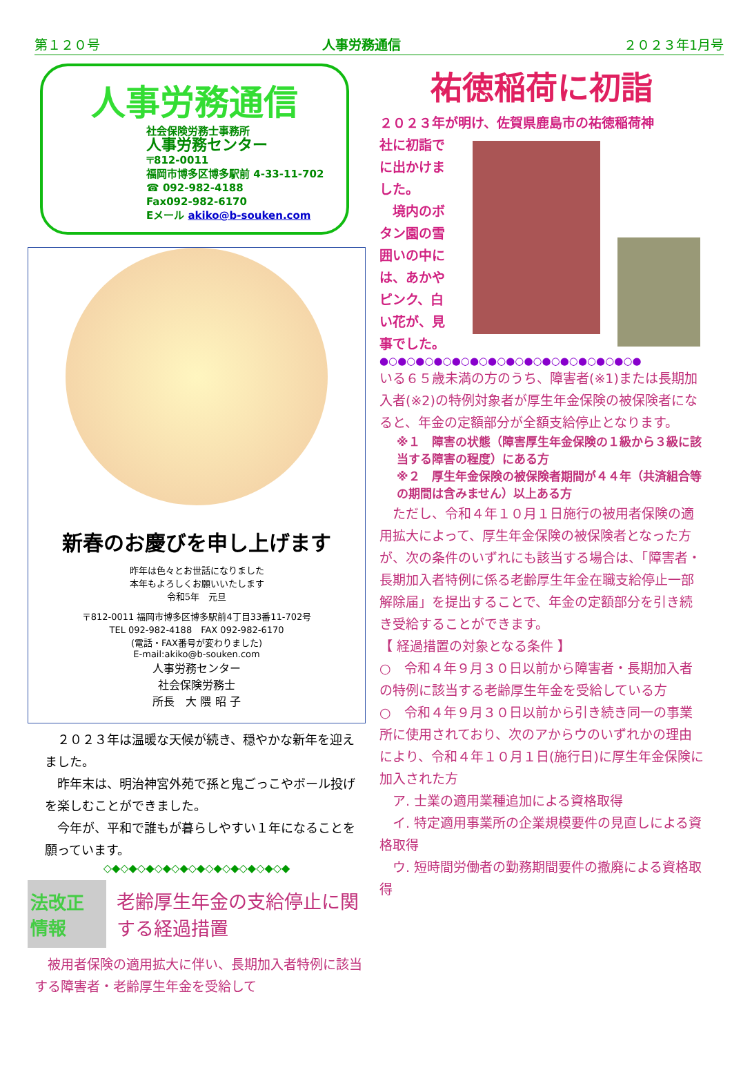第１２０号 人事労務通信 ２０２３年1月号
人事労務通信
社会保険労務士事務所
人事労務センター
〒812-0011
福岡市博多区博多駅前 4-33-11-702
☎ 092-982-4188
Fax092-982-6170
Eメール akiko@b-souken.com
新春のお慶びを申し上げます
昨年は色々とお世話になりました
本年もよろしくお願いいたします
令和5年　元旦
〒812-0011 福岡市博多区博多駅前4丁目33番11-702号
TEL 092-982-4188　FAX 092-982-6170
(電話・FAX番号が変わりました)
E-mail:akiko@b-souken.com
人事労務センター
社会保険労務士
所長　大 隈 昭 子
　２０２３年は温暖な天候が続き、穏やかな新年を迎えました。
　昨年末は、明治神宮外苑で孫と鬼ごっこやボール投げを楽しむことができました。
　今年が、平和で誰もが暮らしやすい１年になることを願っています。
◇◆◇◆◇◆◇◆◇◆◇◆◇◆◇◆◇◆◇◆◇◆
法改正情報
老齢厚生年金の支給停止に関する経過措置
　被用者保険の適用拡大に伴い、長期加入者特例に該当する障害者・老齢厚生年金を受給して
祐徳稲荷に初詣
２０２３年が明け、佐賀県鹿島市の祐徳稲荷神
社に初詣でに出かけました。
　境内のボタン園の雪囲いの中には、あかやピンク、白い花が、見事でした。
●○●○●○●○●○●○●○●○●○●○●○●○●○●○●
いる６５歳未満の方のうち、障害者(※1)または長期加入者(※2)の特例対象者が厚生年金保険の被保険者になると、年金の定額部分が全額支給停止となります。
※１　障害の状態（障害厚生年金保険の１級から３級に該当する障害の程度）にある方
※２　厚生年金保険の被保険者期間が４４年（共済組合等の期間は含みません）以上ある方
　ただし、令和４年１０月１日施行の被用者保険の適用拡大によって、厚生年金保険の被保険者となった方が、次の条件のいずれにも該当する場合は、「障害者・長期加入者特例に係る老齢厚生年金在職支給停止一部解除届」を提出することで、年金の定額部分を引き続き受給することができます。
【 経過措置の対象となる条件 】
○　令和４年９月３０日以前から障害者・長期加入者の特例に該当する老齢厚生年金を受給している方
○　令和４年９月３０日以前から引き続き同一の事業所に使用されており、次のアからウのいずれかの理由により、令和４年１０月１日(施行日)に厚生年金保険に加入された方
　ア. 士業の適用業種追加による資格取得
　イ. 特定適用事業所の企業規模要件の見直しによる資格取得
　ウ. 短時間労働者の勤務期間要件の撤廃による資格取得